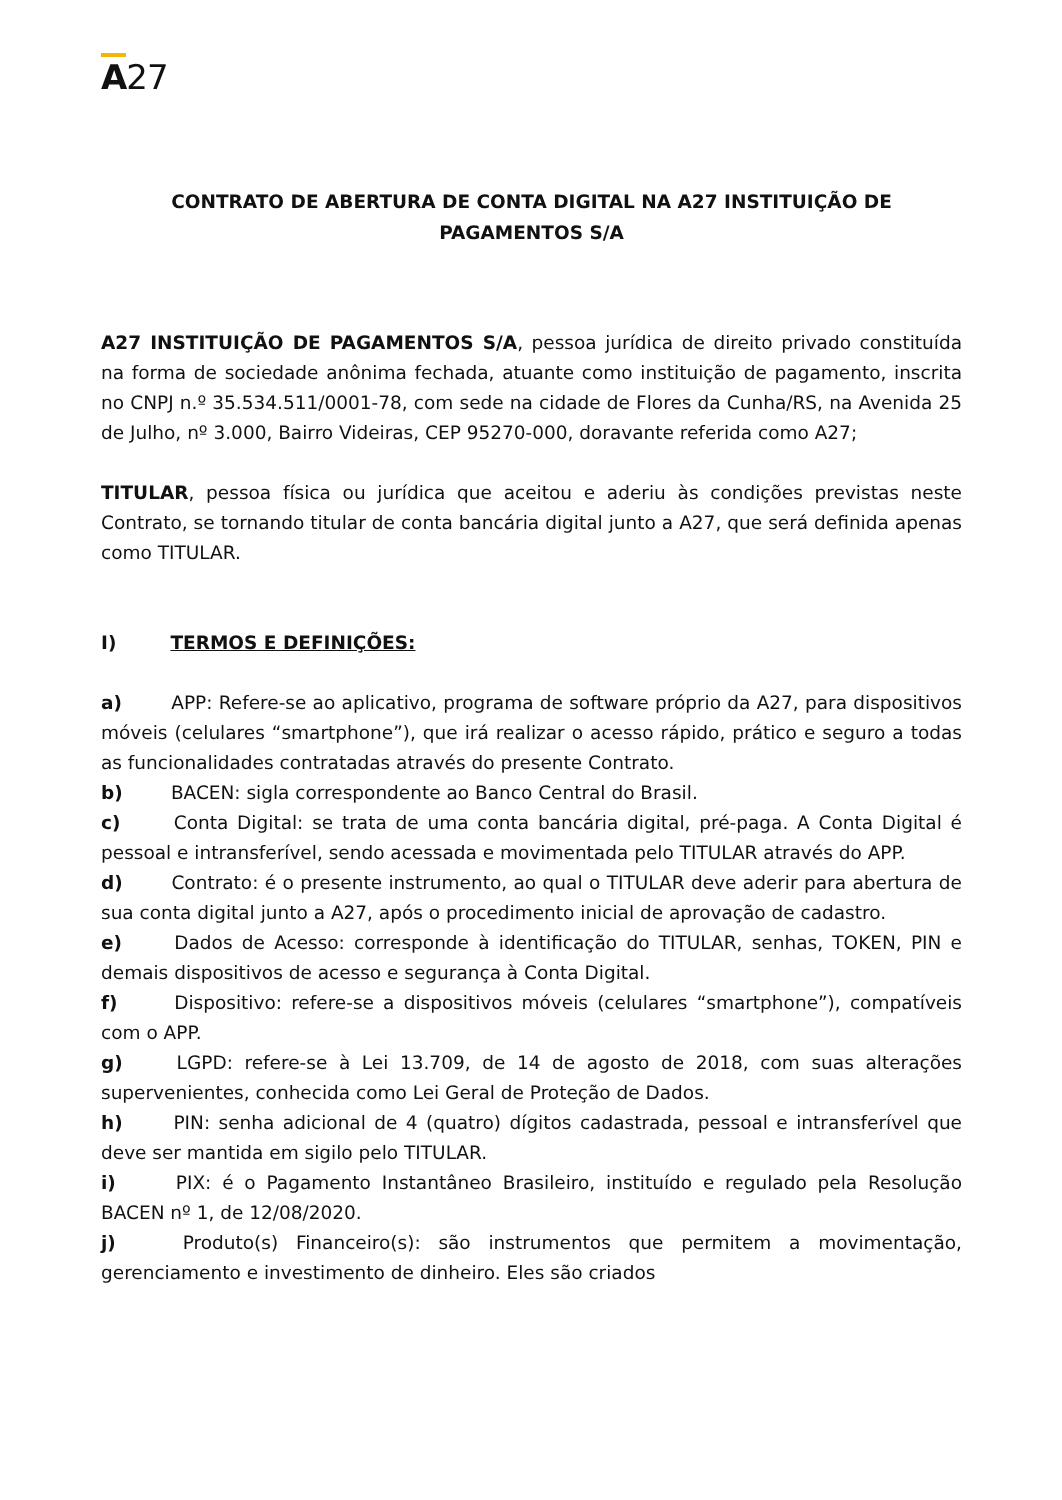A27
CONTRATO DE ABERTURA DE CONTA DIGITAL NA A27 INSTITUIÇÃO DE PAGAMENTOS S/A
A27 INSTITUIÇÃO DE PAGAMENTOS S/A, pessoa jurídica de direito privado constituída na forma de sociedade anônima fechada, atuante como instituição de pagamento, inscrita no CNPJ n.º 35.534.511/0001-78, com sede na cidade de Flores da Cunha/RS, na Avenida 25 de Julho, nº 3.000, Bairro Videiras, CEP 95270-000, doravante referida como A27;
TITULAR, pessoa física ou jurídica que aceitou e aderiu às condições previstas neste Contrato, se tornando titular de conta bancária digital junto a A27, que será definida apenas como TITULAR.
I) TERMOS E DEFINIÇÕES:
a) APP: Refere-se ao aplicativo, programa de software próprio da A27, para dispositivos móveis (celulares “smartphone”), que irá realizar o acesso rápido, prático e seguro a todas as funcionalidades contratadas através do presente Contrato.
b) BACEN: sigla correspondente ao Banco Central do Brasil.
c) Conta Digital: se trata de uma conta bancária digital, pré-paga. A Conta Digital é pessoal e intransferível, sendo acessada e movimentada pelo TITULAR através do APP.
d) Contrato: é o presente instrumento, ao qual o TITULAR deve aderir para abertura de sua conta digital junto a A27, após o procedimento inicial de aprovação de cadastro.
e) Dados de Acesso: corresponde à identificação do TITULAR, senhas, TOKEN, PIN e demais dispositivos de acesso e segurança à Conta Digital.
f) Dispositivo: refere-se a dispositivos móveis (celulares “smartphone”), compatíveis com o APP.
g) LGPD: refere-se à Lei 13.709, de 14 de agosto de 2018, com suas alterações supervenientes, conhecida como Lei Geral de Proteção de Dados.
h) PIN: senha adicional de 4 (quatro) dígitos cadastrada, pessoal e intransferível que deve ser mantida em sigilo pelo TITULAR.
i) PIX: é o Pagamento Instantâneo Brasileiro, instituído e regulado pela Resolução BACEN nº 1, de 12/08/2020.
j) Produto(s) Financeiro(s): são instrumentos que permitem a movimentação, gerenciamento e investimento de dinheiro. Eles são criados